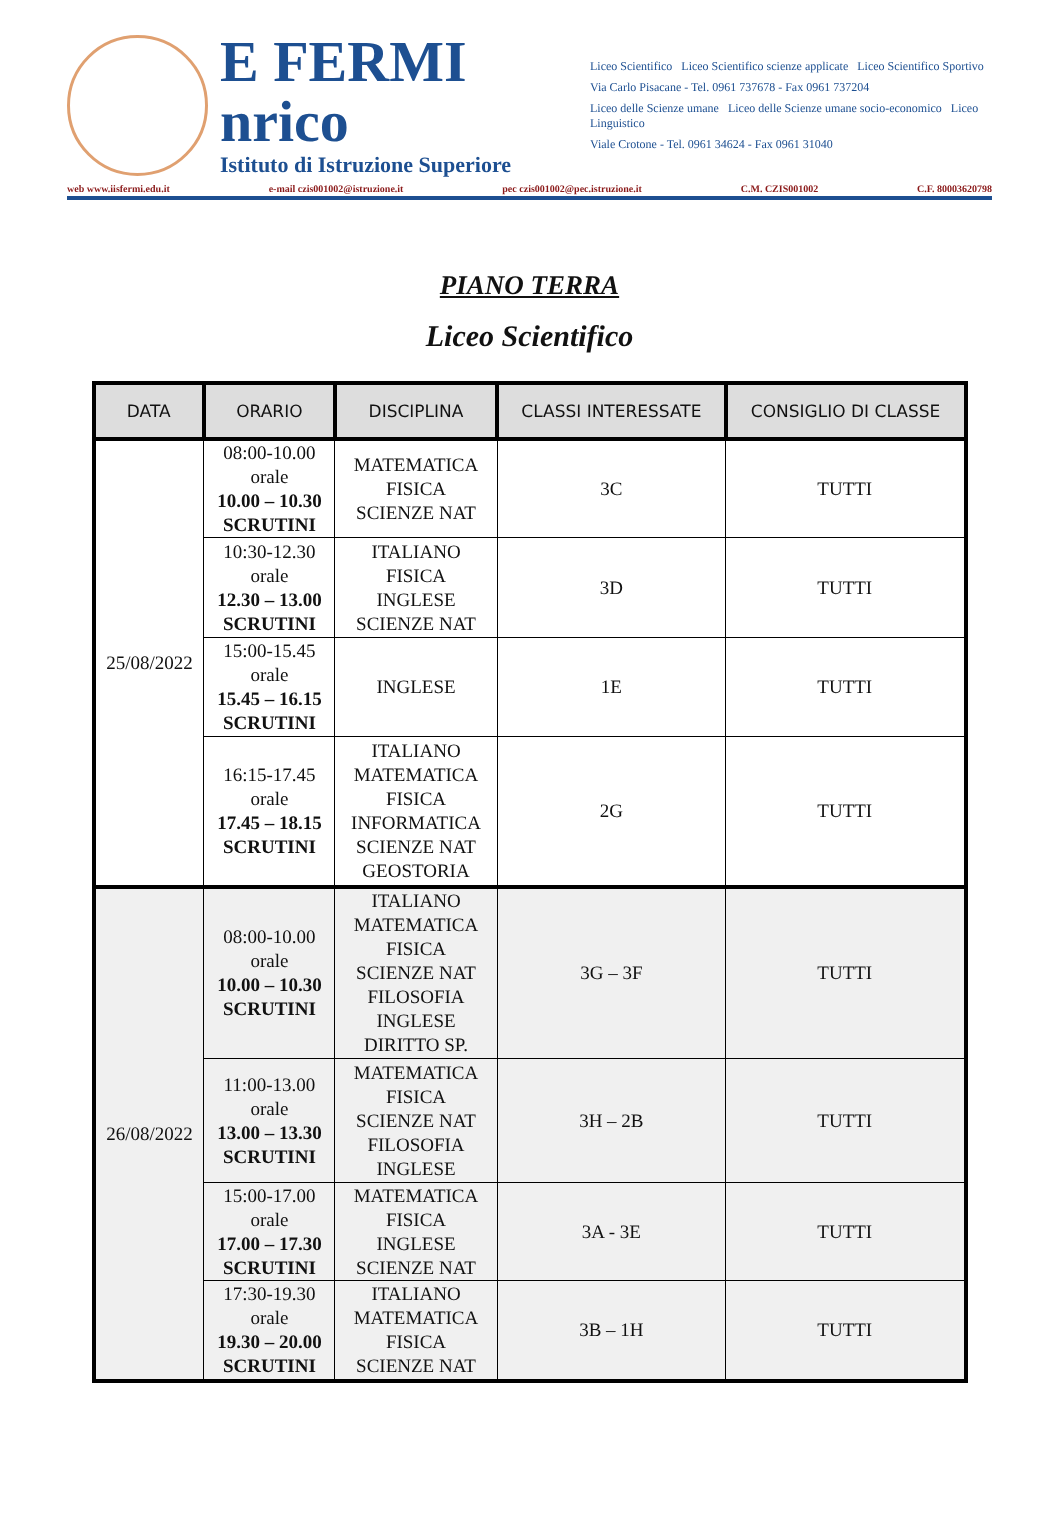E FERMI
nrico
Istituto di Istruzione Superiore
Liceo Scientifico Liceo Scientifico scienze applicate Liceo Scientifico Sportivo
Via Carlo Pisacane - Tel. 0961 737678 - Fax 0961 737204
Liceo delle Scienze umane Liceo delle Scienze umane socio-economico Liceo Linguistico
Viale Crotone - Tel. 0961 34624 - Fax 0961 31040
web www.iisfermi.edu.it e-mail czis001002@istruzione.it pec czis001002@pec.istruzione.it C.M. CZIS001002 C.F. 80003620798
PIANO TERRA
Liceo Scientifico
| DATA | ORARIO | DISCIPLINA | CLASSI INTERESSATE | CONSIGLIO DI CLASSE |
| --- | --- | --- | --- | --- |
| 25/08/2022 | 08:00-10.00 orale 10.00 – 10.30 SCRUTINI | MATEMATICA FISICA SCIENZE NAT | 3C | TUTTI |
| | 10:30-12.30 orale 12.30 – 13.00 SCRUTINI | ITALIANO FISICA INGLESE SCIENZE NAT | 3D | TUTTI |
| | 15:00-15.45 orale 15.45 – 16.15 SCRUTINI | INGLESE | 1E | TUTTI |
| | 16:15-17.45 orale 17.45 – 18.15 SCRUTINI | ITALIANO MATEMATICA FISICA INFORMATICA SCIENZE NAT GEOSTORIA | 2G | TUTTI |
| 26/08/2022 | 08:00-10.00 orale 10.00 – 10.30 SCRUTINI | ITALIANO MATEMATICA FISICA SCIENZE NAT FILOSOFIA INGLESE DIRITTO SP. | 3G – 3F | TUTTI |
| | 11:00-13.00 orale 13.00 – 13.30 SCRUTINI | MATEMATICA FISICA SCIENZE NAT FILOSOFIA INGLESE | 3H – 2B | TUTTI |
| | 15:00-17.00 orale 17.00 – 17.30 SCRUTINI | MATEMATICA FISICA INGLESE SCIENZE NAT | 3A - 3E | TUTTI |
| | 17:30-19.30 orale 19.30 – 20.00 SCRUTINI | ITALIANO MATEMATICA FISICA SCIENZE NAT | 3B – 1H | TUTTI |